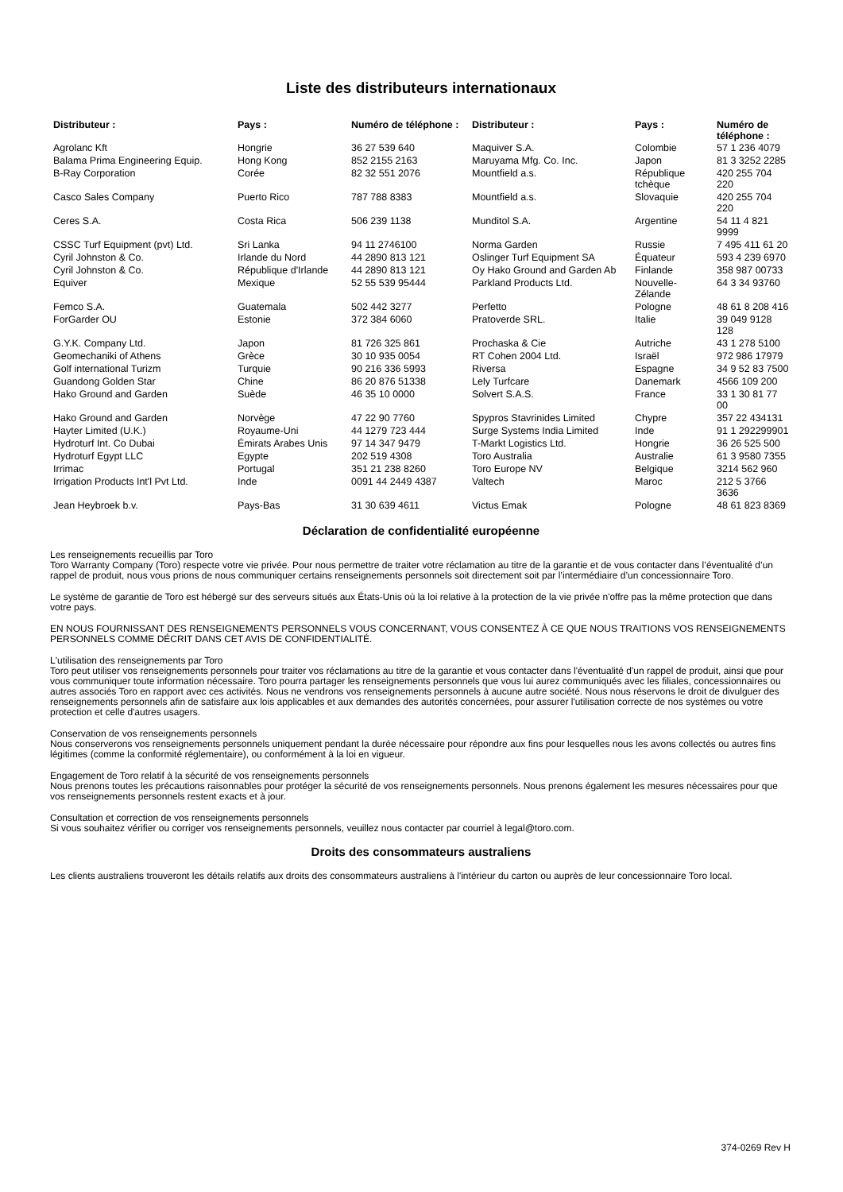Liste des distributeurs internationaux
| Distributeur : | Pays : | Numéro de téléphone : | Distributeur : | Pays : | Numéro de téléphone : |
| --- | --- | --- | --- | --- | --- |
| Agrolanc Kft | Hongrie | 36 27 539 640 | Maquiver S.A. | Colombie | 57 1 236 4079 |
| Balama Prima Engineering Equip. | Hong Kong | 852 2155 2163 | Maruyama Mfg. Co. Inc. | Japon | 81 3 3252 2285 |
| B-Ray Corporation | Corée | 82 32 551 2076 | Mountfield a.s. | République tchèque | 420 255 704 220 |
| Casco Sales Company | Puerto Rico | 787 788 8383 | Mountfield a.s. | Slovaquie | 420 255 704 220 |
| Ceres S.A. | Costa Rica | 506 239 1138 | Munditol S.A. | Argentine | 54 11 4 821 9999 |
| CSSC Turf Equipment (pvt) Ltd. | Sri Lanka | 94 11 2746100 | Norma Garden | Russie | 7 495 411 61 20 |
| Cyril Johnston & Co. | Irlande du Nord | 44 2890 813 121 | Oslinger Turf Equipment SA | Équateur | 593 4 239 6970 |
| Cyril Johnston & Co. | République d'Irlande | 44 2890 813 121 | Oy Hako Ground and Garden Ab | Finlande | 358 987 00733 |
| Equiver | Mexique | 52 55 539 95444 | Parkland Products Ltd. | Nouvelle-Zélande | 64 3 34 93760 |
| Femco S.A. | Guatemala | 502 442 3277 | Perfetto | Pologne | 48 61 8 208 416 |
| ForGarder OU | Estonie | 372 384 6060 | Pratoverde SRL. | Italie | 39 049 9128 128 |
| G.Y.K. Company Ltd. | Japon | 81 726 325 861 | Prochaska & Cie | Autriche | 43 1 278 5100 |
| Geomechaniki of Athens | Grèce | 30 10 935 0054 | RT Cohen 2004 Ltd. | Israël | 972 986 17979 |
| Golf international Turizm | Turquie | 90 216 336 5993 | Riversa | Espagne | 34 9 52 83 7500 |
| Guandong Golden Star | Chine | 86 20 876 51338 | Lely Turfcare | Danemark | 4566 109 200 |
| Hako Ground and Garden | Suède | 46 35 10 0000 | Solvert S.A.S. | France | 33 1 30 81 77 00 |
| Hako Ground and Garden | Norvège | 47 22 90 7760 | Spypros Stavrinides Limited | Chypre | 357 22 434131 |
| Hayter Limited (U.K.) | Royaume-Uni | 44 1279 723 444 | Surge Systems India Limited | Inde | 91 1 292299901 |
| Hydroturf Int. Co Dubai | Émirats Arabes Unis | 97 14 347 9479 | T-Markt Logistics Ltd. | Hongrie | 36 26 525 500 |
| Hydroturf Egypt LLC | Egypte | 202 519 4308 | Toro Australia | Australie | 61 3 9580 7355 |
| Irrimac | Portugal | 351 21 238 8260 | Toro Europe NV | Belgique | 3214 562 960 |
| Irrigation Products Int'l Pvt Ltd. | Inde | 0091 44 2449 4387 | Valtech | Maroc | 212 5 3766 3636 |
| Jean Heybroek b.v. | Pays-Bas | 31 30 639 4611 | Victus Emak | Pologne | 48 61 823 8369 |
Déclaration de confidentialité européenne
Les renseignements recueillis par Toro
Toro Warranty Company (Toro) respecte votre vie privée. Pour nous permettre de traiter votre réclamation au titre de la garantie et de vous contacter dans l’éventualité d’un rappel de produit, nous vous prions de nous communiquer certains renseignements personnels soit directement soit par l’intermédiaire d’un concessionnaire Toro.
Le système de garantie de Toro est hébergé sur des serveurs situés aux États-Unis où la loi relative à la protection de la vie privée n'offre pas la même protection que dans votre pays.
EN NOUS FOURNISSANT DES RENSEIGNEMENTS PERSONNELS VOUS CONCERNANT, VOUS CONSENTEZ À CE QUE NOUS TRAITIONS VOS RENSEIGNEMENTS PERSONNELS COMME DÉCRIT DANS CET AVIS DE CONFIDENTIALITÉ.
L'utilisation des renseignements par Toro
Toro peut utiliser vos renseignements personnels pour traiter vos réclamations au titre de la garantie et vous contacter dans l'éventualité d'un rappel de produit, ainsi que pour vous communiquer toute information nécessaire. Toro pourra partager les renseignements personnels que vous lui aurez communiqués avec les filiales, concessionnaires ou autres associés Toro en rapport avec ces activités. Nous ne vendrons vos renseignements personnels à aucune autre société. Nous nous réservons le droit de divulguer des renseignements personnels afin de satisfaire aux lois applicables et aux demandes des autorités concernées, pour assurer l'utilisation correcte de nos systèmes ou votre protection et celle d'autres usagers.
Conservation de vos renseignements personnels
Nous conserverons vos renseignements personnels uniquement pendant la durée nécessaire pour répondre aux fins pour lesquelles nous les avons collectés ou autres fins légitimes (comme la conformité réglementaire), ou conformément à la loi en vigueur.
Engagement de Toro relatif à la sécurité de vos renseignements personnels
Nous prenons toutes les précautions raisonnables pour protéger la sécurité de vos renseignements personnels. Nous prenons également les mesures nécessaires pour que vos renseignements personnels restent exacts et à jour.
Consultation et correction de vos renseignements personnels
Si vous souhaitez vérifier ou corriger vos renseignements personnels, veuillez nous contacter par courriel à legal@toro.com.
Droits des consommateurs australiens
Les clients australiens trouveront les détails relatifs aux droits des consommateurs australiens à l'intérieur du carton ou auprès de leur concessionnaire Toro local.
374-0269 Rev H